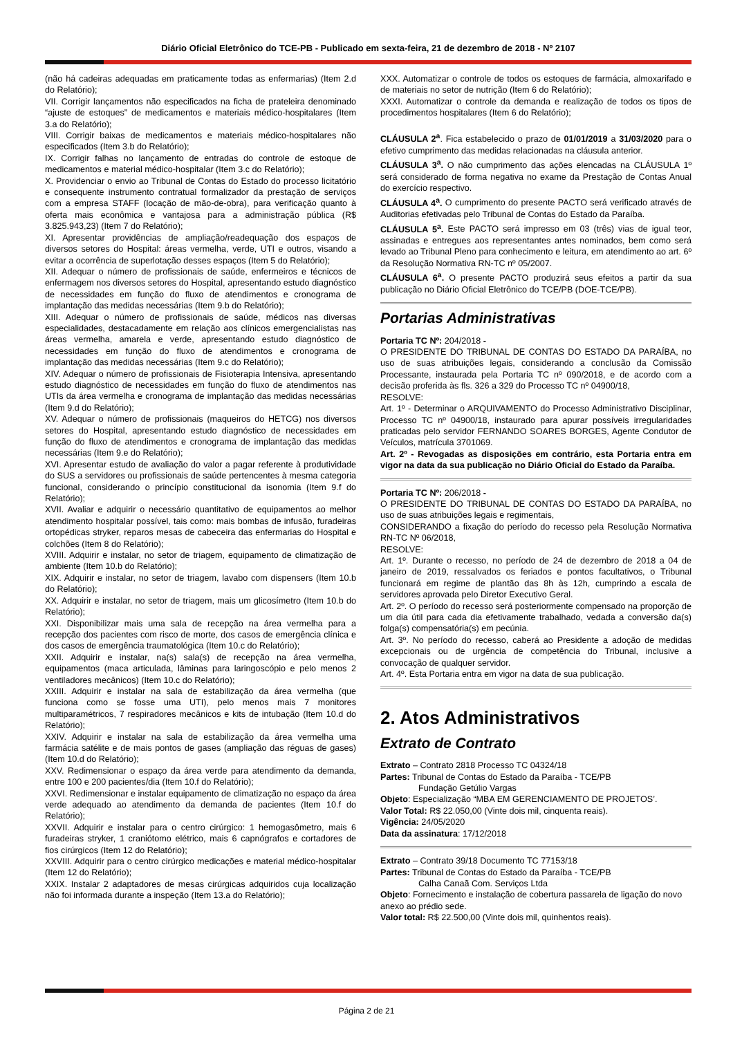Diário Oficial Eletrônico do TCE-PB - Publicado em sexta-feira, 21 de dezembro de 2018 - Nº 2107
(não há cadeiras adequadas em praticamente todas as enfermarias) (Item 2.d do Relatório);
VII. Corrigir lançamentos não especificados na ficha de prateleira denominado “ajuste de estoques” de medicamentos e materiais médico-hospitalares (Item 3.a do Relatório);
VIII. Corrigir baixas de medicamentos e materiais médico-hospitalares não especificados (Item 3.b do Relatório);
IX. Corrigir falhas no lançamento de entradas do controle de estoque de medicamentos e material médico-hospitalar (Item 3.c do Relatório);
X. Providenciar o envio ao Tribunal de Contas do Estado do processo licitatório e consequente instrumento contratual formalizador da prestação de serviços com a empresa STAFF (locação de mão-de-obra), para verificação quanto à oferta mais econômica e vantajosa para a administração pública (R$ 3.825.943,23) (Item 7 do Relatório);
XI. Apresentar providências de ampliação/readequação dos espaços de diversos setores do Hospital: áreas vermelha, verde, UTI e outros, visando a evitar a ocorrência de superlotação desses espaços (Item 5 do Relatório);
XII. Adequar o número de profissionais de saúde, enfermeiros e técnicos de enfermagem nos diversos setores do Hospital, apresentando estudo diagnóstico de necessidades em função do fluxo de atendimentos e cronograma de implantação das medidas necessárias (Item 9.b do Relatório);
XIII. Adequar o número de profissionais de saúde, médicos nas diversas especialidades, destacadamente em relação aos clínicos emergencialistas nas áreas vermelha, amarela e verde, apresentando estudo diagnóstico de necessidades em função do fluxo de atendimentos e cronograma de implantação das medidas necessárias (Item 9.c do Relatório);
XIV. Adequar o número de profissionais de Fisioterapia Intensiva, apresentando estudo diagnóstico de necessidades em função do fluxo de atendimentos nas UTIs da área vermelha e cronograma de implantação das medidas necessárias (Item 9.d do Relatório);
XV. Adequar o número de profissionais (maqueiros do HETCG) nos diversos setores do Hospital, apresentando estudo diagnóstico de necessidades em função do fluxo de atendimentos e cronograma de implantação das medidas necessárias (Item 9.e do Relatório);
XVI. Apresentar estudo de avaliação do valor a pagar referente à produtividade do SUS a servidores ou profissionais de saúde pertencentes à mesma categoria funcional, considerando o princípio constitucional da isonomia (Item 9.f do Relatório);
XVII. Avaliar e adquirir o necessário quantitativo de equipamentos ao melhor atendimento hospitalar possível, tais como: mais bombas de infusão, furadeiras ortopédicas stryker, reparos mesas de cabeceira das enfermarias do Hospital e colchões (Item 8 do Relatório);
XVIII. Adquirir e instalar, no setor de triagem, equipamento de climatização de ambiente (Item 10.b do Relatório);
XIX. Adquirir e instalar, no setor de triagem, lavabo com dispensers (Item 10.b do Relatório);
XX. Adquirir e instalar, no setor de triagem, mais um glicosímetro (Item 10.b do Relatório);
XXI. Disponibilizar mais uma sala de recepção na área vermelha para a recepção dos pacientes com risco de morte, dos casos de emergência clínica e dos casos de emergência traumatológica (Item 10.c do Relatório);
XXII. Adquirir e instalar, na(s) sala(s) de recepção na área vermelha, equipamentos (maca articulada, lâminas para laringoscópio e pelo menos 2 ventiladores mecânicos) (Item 10.c do Relatório);
XXIII. Adquirir e instalar na sala de estabilização da área vermelha (que funciona como se fosse uma UTI), pelo menos mais 7 monitores multiparamétricos, 7 respiradores mecânicos e kits de intubação (Item 10.d do Relatório);
XXIV. Adquirir e instalar na sala de estabilização da área vermelha uma farmácia satélite e de mais pontos de gases (ampliação das réguas de gases) (Item 10.d do Relatório);
XXV. Redimensionar o espaço da área verde para atendimento da demanda, entre 100 e 200 pacientes/dia (Item 10.f do Relatório);
XXVI. Redimensionar e instalar equipamento de climatização no espaço da área verde adequado ao atendimento da demanda de pacientes (Item 10.f do Relatório);
XXVII. Adquirir e instalar para o centro cirúrgico: 1 hemogasômetro, mais 6 furadeiras stryker, 1 craniótomo elétrico, mais 6 capnógrafos e cortadores de fios cirúrgicos (Item 12 do Relatório);
XXVIII. Adquirir para o centro cirúrgico medicações e material médico-hospitalar (Item 12 do Relatório);
XXIX. Instalar 2 adaptadores de mesas cirúrgicas adquiridos cuja localização não foi informada durante a inspeção (Item 13.a do Relatório);
XXX. Automatizar o controle de todos os estoques de farmácia, almoxarifado e de materiais no setor de nutrição (Item 6 do Relatório);
XXXI. Automatizar o controle da demanda e realização de todos os tipos de procedimentos hospitalares (Item 6 do Relatório);
CLÁUSULA 2<sup>a</sup>. Fica estabelecido o prazo de 01/01/2019 a 31/03/2020 para o efetivo cumprimento das medidas relacionadas na cláusula anterior.
CLÁUSULA 3<sup>a</sup>. O não cumprimento das ações elencadas na CLÁUSULA 1º será considerado de forma negativa no exame da Prestação de Contas Anual do exercício respectivo.
CLÁUSULA 4<sup>a</sup>. O cumprimento do presente PACTO será verificado através de Auditorias efetivadas pelo Tribunal de Contas do Estado da Paraíba.
CLÁUSULA 5<sup>a</sup>. Este PACTO será impresso em 03 (três) vias de igual teor, assinadas e entregues aos representantes antes nominados, bem como será levado ao Tribunal Pleno para conhecimento e leitura, em atendimento ao art. 6º da Resolução Normativa RN-TC nº 05/2007.
CLÁUSULA 6<sup>a</sup>. O presente PACTO produzirá seus efeitos a partir da sua publicação no Diário Oficial Eletrônico do TCE/PB (DOE-TCE/PB).
Portarias Administrativas
Portaria TC Nº: 204/2018 -
O PRESIDENTE DO TRIBUNAL DE CONTAS DO ESTADO DA PARAÍBA, no uso de suas atribuições legais, considerando a conclusão da Comissão Processante, instaurada pela Portaria TC nº 090/2018, e de acordo com a decisão proferida às fls. 326 a 329 do Processo TC nº 04900/18,
RESOLVE:
Art. 1º - Determinar o ARQUIVAMENTO do Processo Administrativo Disciplinar, Processo TC nº 04900/18, instaurado para apurar possíveis irregularidades praticadas pelo servidor FERNANDO SOARES BORGES, Agente Condutor de Veículos, matrícula 3701069.
Art. 2º - Revogadas as disposições em contrário, esta Portaria entra em vigor na data da sua publicação no Diário Oficial do Estado da Paraíba.
Portaria TC Nº: 206/2018 -
O PRESIDENTE DO TRIBUNAL DE CONTAS DO ESTADO DA PARAÍBA, no uso de suas atribuições legais e regimentais,
CONSIDERANDO a fixação do período do recesso pela Resolução Normativa RN-TC Nº 06/2018,
RESOLVE:
Art. 1º. Durante o recesso, no período de 24 de dezembro de 2018 a 04 de janeiro de 2019, ressalvados os feriados e pontos facultativos, o Tribunal funcionará em regime de plantão das 8h às 12h, cumprindo a escala de servidores aprovada pelo Diretor Executivo Geral.
Art. 2º. O período do recesso será posteriormente compensado na proporção de um dia útil para cada dia efetivamente trabalhado, vedada a conversão da(s) folga(s) compensatória(s) em pecúnia.
Art. 3º. No período do recesso, caberá ao Presidente a adoção de medidas excepcionais ou de urgência de competência do Tribunal, inclusive a convocação de qualquer servidor.
Art. 4º. Esta Portaria entra em vigor na data de sua publicação.
2. Atos Administrativos
Extrato de Contrato
Extrato – Contrato 2818 Processo TC 04324/18
Partes: Tribunal de Contas do Estado da Paraíba - TCE/PB
Fundação Getúlio Vargas
Objeto: Especialização “MBA EM GERENCIAMENTO DE PROJETOS’.
Valor Total: R$ 22.050,00 (Vinte dois mil, cinquenta reais).
Vigência: 24/05/2020
Data da assinatura: 17/12/2018
Extrato – Contrato 39/18 Documento TC 77153/18
Partes: Tribunal de Contas do Estado da Paraíba - TCE/PB
Calha Canaã Com. Serviços Ltda
Objeto: Fornecimento e instalação de cobertura passarela de ligação do novo anexo ao prédio sede.
Valor total: R$ 22.500,00 (Vinte dois mil, quinhentos reais).
Página 2 de 21